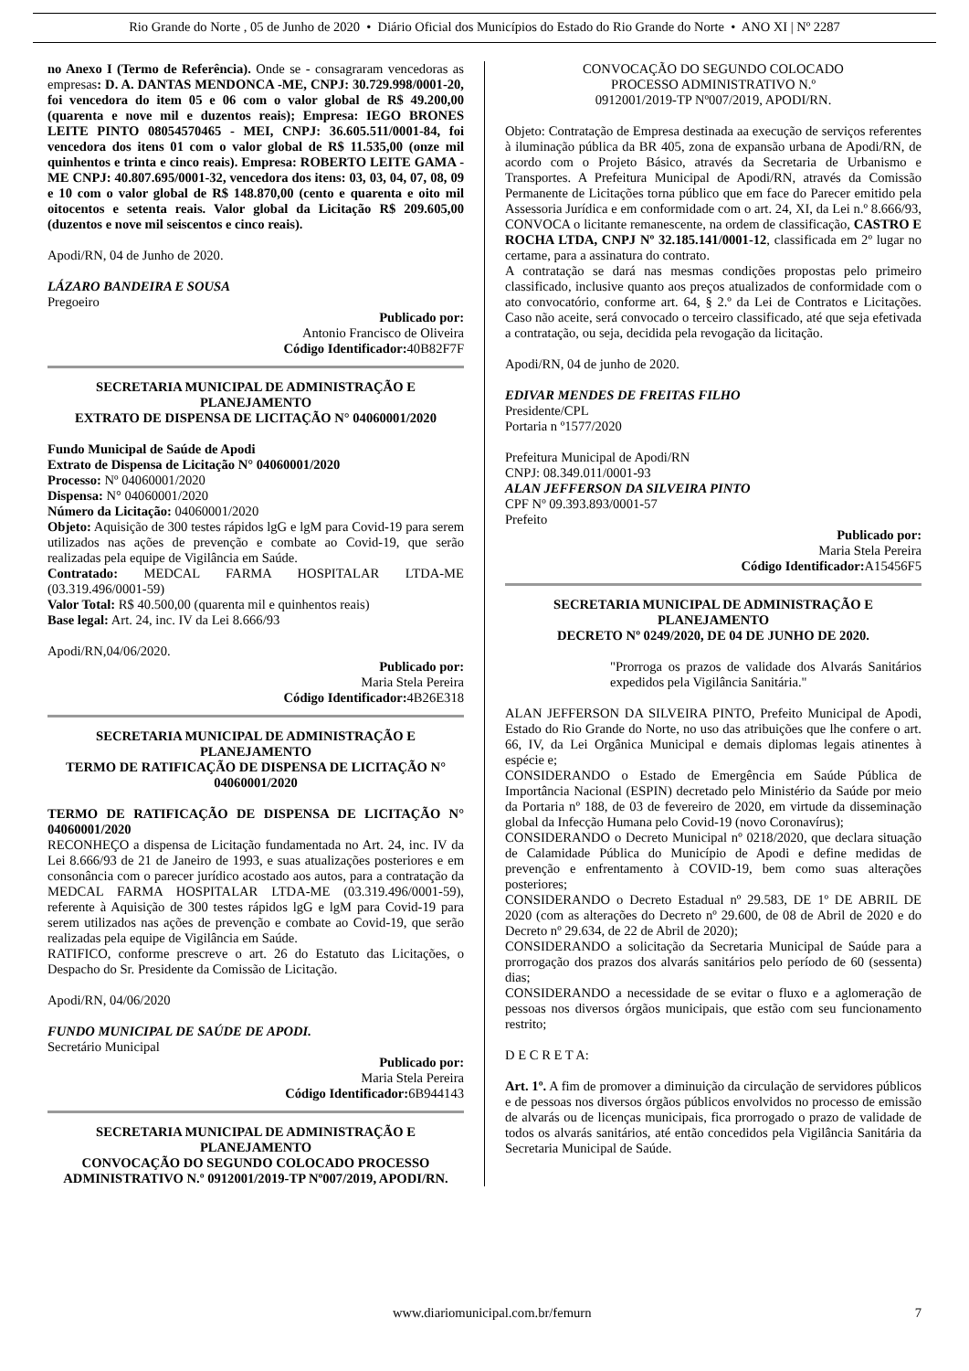Rio Grande do Norte , 05 de Junho de 2020 • Diário Oficial dos Municípios do Estado do Rio Grande do Norte • ANO XI | Nº 2287
no Anexo I (Termo de Referência). Onde se - consagraram vencedoras as empresas: D. A. DANTAS MENDONCA -ME, CNPJ: 30.729.998/0001-20, foi vencedora do item 05 e 06 com o valor global de R$ 49.200,00 (quarenta e nove mil e duzentos reais); Empresa: IEGO BRONES LEITE PINTO 08054570465 - MEI, CNPJ: 36.605.511/0001-84, foi vencedora dos itens 01 com o valor global de R$ 11.535,00 (onze mil quinhentos e trinta e cinco reais). Empresa: ROBERTO LEITE GAMA - ME CNPJ: 40.807.695/0001-32, vencedora dos itens: 03, 03, 04, 07, 08, 09 e 10 com o valor global de R$ 148.870,00 (cento e quarenta e oito mil oitocentos e setenta reais. Valor global da Licitação R$ 209.605,00 (duzentos e nove mil seiscentos e cinco reais).
Apodi/RN, 04 de Junho de 2020.
LÁZARO BANDEIRA E SOUSA
Pregoeiro
Publicado por:
Antonio Francisco de Oliveira
Código Identificador: 40B82F7F
SECRETARIA MUNICIPAL DE ADMINISTRAÇÃO E PLANEJAMENTO
EXTRATO DE DISPENSA DE LICITAÇÃO N° 04060001/2020
Fundo Municipal de Saúde de Apodi
Extrato de Dispensa de Licitação N° 04060001/2020
Processo: Nº 04060001/2020
Dispensa: N° 04060001/2020
Número da Licitação: 04060001/2020
Objeto: Aquisição de 300 testes rápidos lgG e lgM para Covid-19 para serem utilizados nas ações de prevenção e combate ao Covid-19, que serão realizadas pela equipe de Vigilância em Saúde.
Contratado: MEDCAL FARMA HOSPITALAR LTDA-ME (03.319.496/0001-59)
Valor Total: R$ 40.500,00 (quarenta mil e quinhentos reais)
Base legal: Art. 24, inc. IV da Lei 8.666/93
Apodi/RN,04/06/2020.
Publicado por:
Maria Stela Pereira
Código Identificador: 4B26E318
SECRETARIA MUNICIPAL DE ADMINISTRAÇÃO E PLANEJAMENTO
TERMO DE RATIFICAÇÃO DE DISPENSA DE LICITAÇÃO N° 04060001/2020
TERMO DE RATIFICAÇÃO DE DISPENSA DE LICITAÇÃO N° 04060001/2020
RECONHEÇO a dispensa de Licitação fundamentada no Art. 24, inc. IV da Lei 8.666/93 de 21 de Janeiro de 1993, e suas atualizações posteriores e em consonância com o parecer jurídico acostado aos autos, para a contratação da MEDCAL FARMA HOSPITALAR LTDA-ME (03.319.496/0001-59), referente à Aquisição de 300 testes rápidos lgG e lgM para Covid-19 para serem utilizados nas ações de prevenção e combate ao Covid-19, que serão realizadas pela equipe de Vigilância em Saúde.
RATIFICO, conforme prescreve o art. 26 do Estatuto das Licitações, o Despacho do Sr. Presidente da Comissão de Licitação.
Apodi/RN, 04/06/2020
FUNDO MUNICIPAL DE SAÚDE DE APODI.
Secretário Municipal
Publicado por:
Maria Stela Pereira
Código Identificador: 6B944143
SECRETARIA MUNICIPAL DE ADMINISTRAÇÃO E PLANEJAMENTO
CONVOCAÇÃO DO SEGUNDO COLOCADO PROCESSO ADMINISTRATIVO N.º 0912001/2019-TP Nº007/2019, APODI/RN.
CONVOCAÇÃO DO SEGUNDO COLOCADO PROCESSO ADMINISTRATIVO N.º 0912001/2019-TP Nº007/2019, APODI/RN.
Objeto: Contratação de Empresa destinada aa execução de serviços referentes à iluminação pública da BR 405, zona de expansão urbana de Apodi/RN, de acordo com o Projeto Básico, através da Secretaria de Urbanismo e Transportes. A Prefeitura Municipal de Apodi/RN, através da Comissão Permanente de Licitações torna público que em face do Parecer emitido pela Assessoria Jurídica e em conformidade com o art. 24, XI, da Lei n.º 8.666/93, CONVOCA o licitante remanescente, na ordem de classificação, CASTRO E ROCHA LTDA, CNPJ Nº 32.185.141/0001-12, classificada em 2º lugar no certame, para a assinatura do contrato.
A contratação se dará nas mesmas condições propostas pelo primeiro classificado, inclusive quanto aos preços atualizados de conformidade com o ato convocatório, conforme art. 64, § 2.º da Lei de Contratos e Licitações. Caso não aceite, será convocado o terceiro classificado, até que seja efetivada a contratação, ou seja, decidida pela revogação da licitação.
Apodi/RN, 04 de junho de 2020.
EDIVAR MENDES DE FREITAS FILHO
Presidente/CPL
Portaria n º1577/2020
Prefeitura Municipal de Apodi/RN
CNPJ: 08.349.011/0001-93
ALAN JEFFERSON DA SILVEIRA PINTO
CPF Nº 09.393.893/0001-57
Prefeito
Publicado por:
Maria Stela Pereira
Código Identificador: A15456F5
SECRETARIA MUNICIPAL DE ADMINISTRAÇÃO E PLANEJAMENTO
DECRETO Nº 0249/2020, DE 04 DE JUNHO DE 2020.
"Prorroga os prazos de validade dos Alvarás Sanitários expedidos pela Vigilância Sanitária."
ALAN JEFFERSON DA SILVEIRA PINTO, Prefeito Municipal de Apodi, Estado do Rio Grande do Norte, no uso das atribuições que lhe confere o art. 66, IV, da Lei Orgânica Municipal e demais diplomas legais atinentes à espécie e;
CONSIDERANDO o Estado de Emergência em Saúde Pública de Importância Nacional (ESPIN) decretado pelo Ministério da Saúde por meio da Portaria nº 188, de 03 de fevereiro de 2020, em virtude da disseminação global da Infecção Humana pelo Covid-19 (novo Coronavírus);
CONSIDERANDO o Decreto Municipal nº 0218/2020, que declara situação de Calamidade Pública do Município de Apodi e define medidas de prevenção e enfrentamento à COVID-19, bem como suas alterações posteriores;
CONSIDERANDO o Decreto Estadual nº 29.583, DE 1º DE ABRIL DE 2020 (com as alterações do Decreto nº 29.600, de 08 de Abril de 2020 e do Decreto nº 29.634, de 22 de Abril de 2020);
CONSIDERANDO a solicitação da Secretaria Municipal de Saúde para a prorrogação dos prazos dos alvarás sanitários pelo período de 60 (sessenta) dias;
CONSIDERANDO a necessidade de se evitar o fluxo e a aglomeração de pessoas nos diversos órgãos municipais, que estão com seu funcionamento restrito;
D E C R E T A:
Art. 1º. A fim de promover a diminuição da circulação de servidores públicos e de pessoas nos diversos órgãos públicos envolvidos no processo de emissão de alvarás ou de licenças municipais, fica prorrogado o prazo de validade de todos os alvarás sanitários, até então concedidos pela Vigilância Sanitária da Secretaria Municipal de Saúde.
www.diariomunicipal.com.br/femurn 7